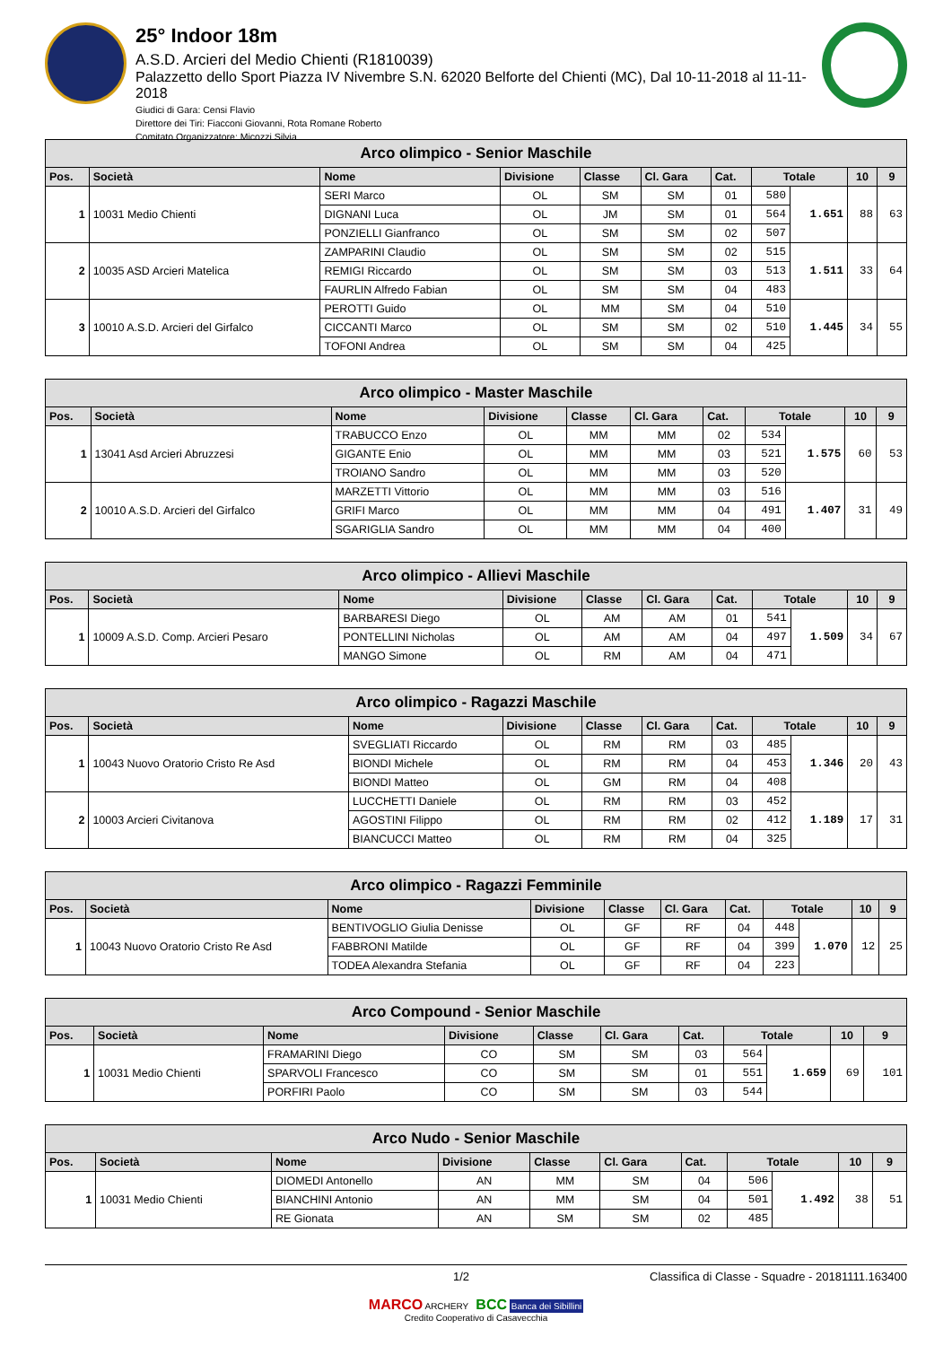25° Indoor 18m
A.S.D. Arcieri del Medio Chienti (R1810039)
Palazzetto dello Sport Piazza IV Nivembre S.N. 62020 Belforte del Chienti (MC), Dal 10-11-2018 al 11-11-2018
Giudici di Gara: Censi Flavio
Direttore dei Tiri: Fiacconi Giovanni, Rota Romane Roberto
Comitato Organizzatore: Micozzi Silvia
| Arco olimpico - Senior Maschile | | | | | | | | | | |
| Pos. | Società | Nome | Divisione | Classe | Cl. Gara | Cat. | Totale | | 10 | 9 |
| 1 | 10031 Medio Chienti | SERI Marco | OL | SM | SM | 01 | 580 | 1.651 | 88 | 63 |
| | | DIGNANI Luca | OL | JM | SM | 01 | 564 | | | |
| | | PONZIELLI Gianfranco | OL | SM | SM | 02 | 507 | | | |
| 2 | 10035 ASD Arcieri Matelica | ZAMPARINI Claudio | OL | SM | SM | 02 | 515 | 1.511 | 33 | 64 |
| | | REMIGI Riccardo | OL | SM | SM | 03 | 513 | | | |
| | | FAURLIN Alfredo Fabian | OL | SM | SM | 04 | 483 | | | |
| 3 | 10010 A.S.D. Arcieri del Girfalco | PEROTTI Guido | OL | MM | SM | 04 | 510 | 1.445 | 34 | 55 |
| | | CICCANTI Marco | OL | SM | SM | 02 | 510 | | | |
| | | TOFONI Andrea | OL | SM | SM | 04 | 425 | | | |
| Arco olimpico - Master Maschile | | | | | | | | | | |
| Pos. | Società | Nome | Divisione | Classe | Cl. Gara | Cat. | Totale | | 10 | 9 |
| 1 | 13041 Asd Arcieri Abruzzesi | TRABUCCO Enzo | OL | MM | MM | 02 | 534 | 1.575 | 60 | 53 |
| | | GIGANTE Enio | OL | MM | MM | 03 | 521 | | | |
| | | TROIANO Sandro | OL | MM | MM | 03 | 520 | | | |
| 2 | 10010 A.S.D. Arcieri del Girfalco | MARZETTI Vittorio | OL | MM | MM | 03 | 516 | 1.407 | 31 | 49 |
| | | GRIFI Marco | OL | MM | MM | 04 | 491 | | | |
| | | SGARIGLIA Sandro | OL | MM | MM | 04 | 400 | | | |
| Arco olimpico - Allievi Maschile | | | | | | | | | | |
| Pos. | Società | Nome | Divisione | Classe | Cl. Gara | Cat. | Totale | | 10 | 9 |
| 1 | 10009 A.S.D. Comp. Arcieri Pesaro | BARBARESI Diego | OL | AM | AM | 01 | 541 | 1.509 | 34 | 67 |
| | | PONTELLINI Nicholas | OL | AM | AM | 04 | 497 | | | |
| | | MANGO Simone | OL | RM | AM | 04 | 471 | | | |
| Arco olimpico - Ragazzi Maschile | | | | | | | | | | |
| Pos. | Società | Nome | Divisione | Classe | Cl. Gara | Cat. | Totale | | 10 | 9 |
| 1 | 10043 Nuovo Oratorio Cristo Re Asd | SVEGLIATI Riccardo | OL | RM | RM | 03 | 485 | 1.346 | 20 | 43 |
| | | BIONDI Michele | OL | RM | RM | 04 | 453 | | | |
| | | BIONDI Matteo | OL | GM | RM | 04 | 408 | | | |
| 2 | 10003 Arcieri Civitanova | LUCCHETTI Daniele | OL | RM | RM | 03 | 452 | 1.189 | 17 | 31 |
| | | AGOSTINI Filippo | OL | RM | RM | 02 | 412 | | | |
| | | BIANCUCCI Matteo | OL | RM | RM | 04 | 325 | | | |
| Arco olimpico - Ragazzi Femminile | | | | | | | | | | |
| Pos. | Società | Nome | Divisione | Classe | Cl. Gara | Cat. | Totale | | 10 | 9 |
| 1 | 10043 Nuovo Oratorio Cristo Re Asd | BENTIVOGLIO Giulia Denisse | OL | GF | RF | 04 | 448 | 1.070 | 12 | 25 |
| | | FABBRONI Matilde | OL | GF | RF | 04 | 399 | | | |
| | | TODEA Alexandra Stefania | OL | GF | RF | 04 | 223 | | | |
| Arco Compound - Senior Maschile | | | | | | | | | | |
| Pos. | Società | Nome | Divisione | Classe | Cl. Gara | Cat. | Totale | | 10 | 9 |
| 1 | 10031 Medio Chienti | FRAMARINI Diego | CO | SM | SM | 03 | 564 | 1.659 | 69 | 101 |
| | | SPARVOLI Francesco | CO | SM | SM | 01 | 551 | | | |
| | | PORFIRI Paolo | CO | SM | SM | 03 | 544 | | | |
| Arco Nudo - Senior Maschile | | | | | | | | | | |
| Pos. | Società | Nome | Divisione | Classe | Cl. Gara | Cat. | Totale | | 10 | 9 |
| 1 | 10031 Medio Chienti | DIOMEDI Antonello | AN | MM | SM | 04 | 506 | 1.492 | 38 | 51 |
| | | BIANCHINI Antonio | AN | MM | SM | 04 | 501 | | | |
| | | RE Gionata | AN | SM | SM | 02 | 485 | | | |
1/2 Classifica di Classe - Squadre - 20181111.163400
MARCO ARCHERY BCC Banca dei Sibillini
Credito Cooperativo di Casavecchia